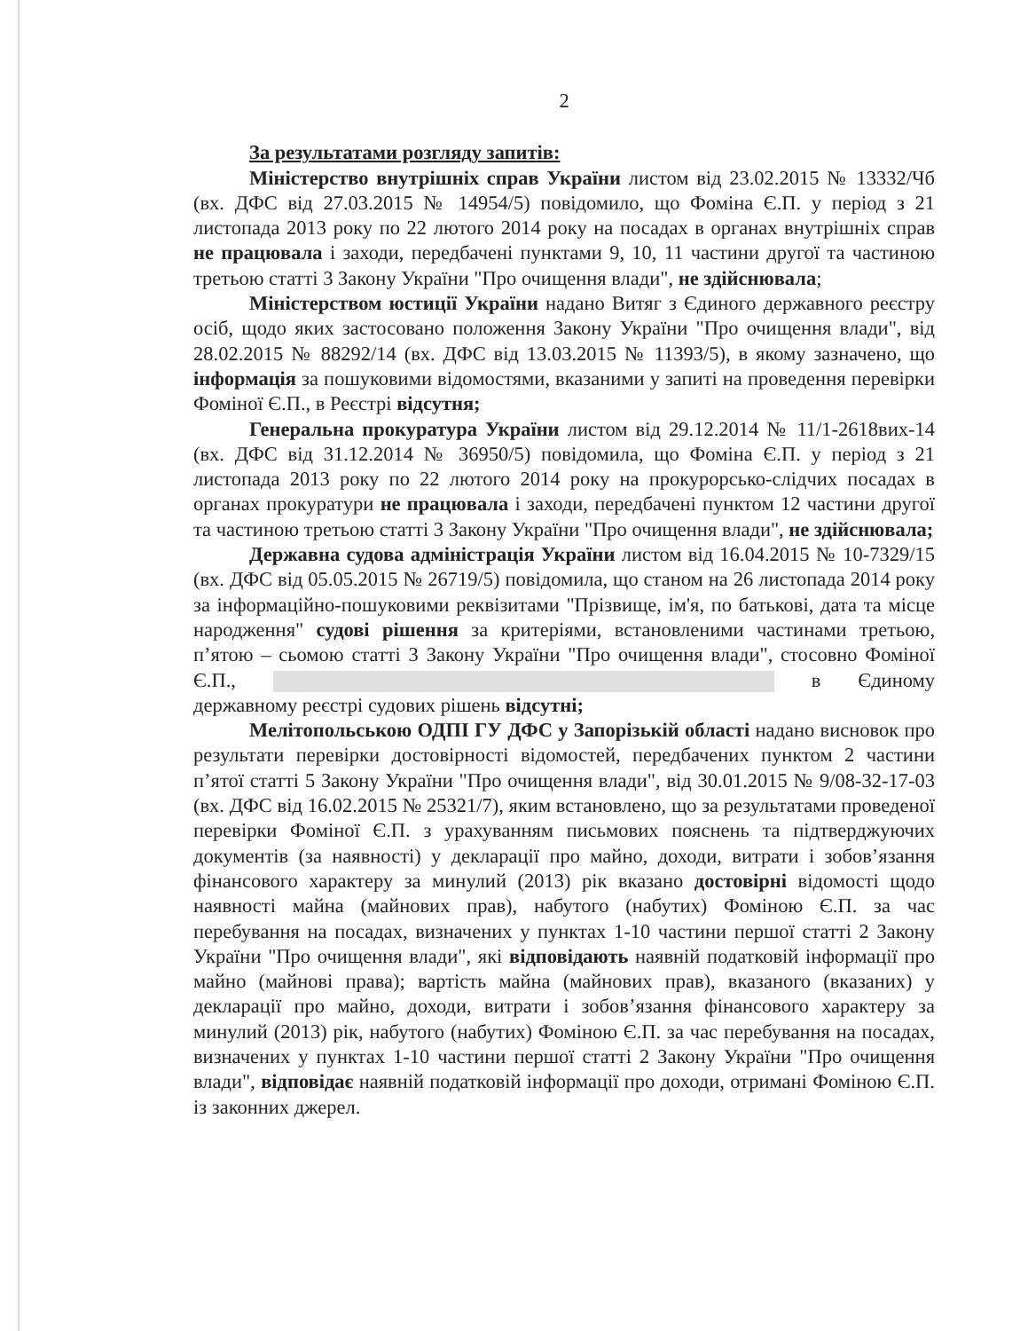2
За результатами розгляду запитів:
Міністерство внутрішніх справ України листом від 23.02.2015 № 13332/Чб (вх. ДФС від 27.03.2015 № 14954/5) повідомило, що Фоміна Є.П. у період з 21 листопада 2013 року по 22 лютого 2014 року на посадах в органах внутрішніх справ не працювала і заходи, передбачені пунктами 9, 10, 11 частини другої та частиною третьою статті 3 Закону України "Про очищення влади", не здійснювала;
Міністерством юстиції України надано Витяг з Єдиного державного реєстру осіб, щодо яких застосовано положення Закону України "Про очищення влади", від 28.02.2015 № 88292/14 (вх. ДФС від 13.03.2015 № 11393/5), в якому зазначено, що інформація за пошуковими відомостями, вказаними у запиті на проведення перевірки Фоміної Є.П., в Реєстрі відсутня;
Генеральна прокуратура України листом від 29.12.2014 № 11/1-2618вих-14 (вх. ДФС від 31.12.2014 № 36950/5) повідомила, що Фоміна Є.П. у період з 21 листопада 2013 року по 22 лютого 2014 року на прокурорсько-слідчих посадах в органах прокуратури не працювала і заходи, передбачені пунктом 12 частини другої та частиною третьою статті 3 Закону України "Про очищення влади", не здійснювала;
Державна судова адміністрація України листом від 16.04.2015 № 10-7329/15 (вх. ДФС від 05.05.2015 № 26719/5) повідомила, що станом на 26 листопада 2014 року за інформаційно-пошуковими реквізитами "Прізвище, ім'я, по батькові, дата та місце народження" судові рішення за критеріями, встановленими частинами третьою, п’ятою – сьомою статті 3 Закону України "Про очищення влади", стосовно Фоміної Є.П., в Єдиному державному реєстрі судових рішень відсутні;
Мелітопольською ОДПІ ГУ ДФС у Запорізькій області надано висновок про результати перевірки достовірності відомостей, передбачених пунктом 2 частини п’ятої статті 5 Закону України "Про очищення влади", від 30.01.2015 № 9/08-32-17-03 (вх. ДФС від 16.02.2015 № 25321/7), яким встановлено, що за результатами проведеної перевірки Фоміної Є.П. з урахуванням письмових пояснень та підтверджуючих документів (за наявності) у декларації про майно, доходи, витрати і зобов’язання фінансового характеру за минулий (2013) рік вказано достовірні відомості щодо наявності майна (майнових прав), набутого (набутих) Фоміною Є.П. за час перебування на посадах, визначених у пунктах 1-10 частини першої статті 2 Закону України "Про очищення влади", які відповідають наявній податковій інформації про майно (майнові права); вартість майна (майнових прав), вказаного (вказаних) у декларації про майно, доходи, витрати і зобов’язання фінансового характеру за минулий (2013) рік, набутого (набутих) Фоміною Є.П. за час перебування на посадах, визначених у пунктах 1-10 частини першої статті 2 Закону України "Про очищення влади", відповідає наявній податковій інформації про доходи, отримані Фоміною Є.П. із законних джерел.